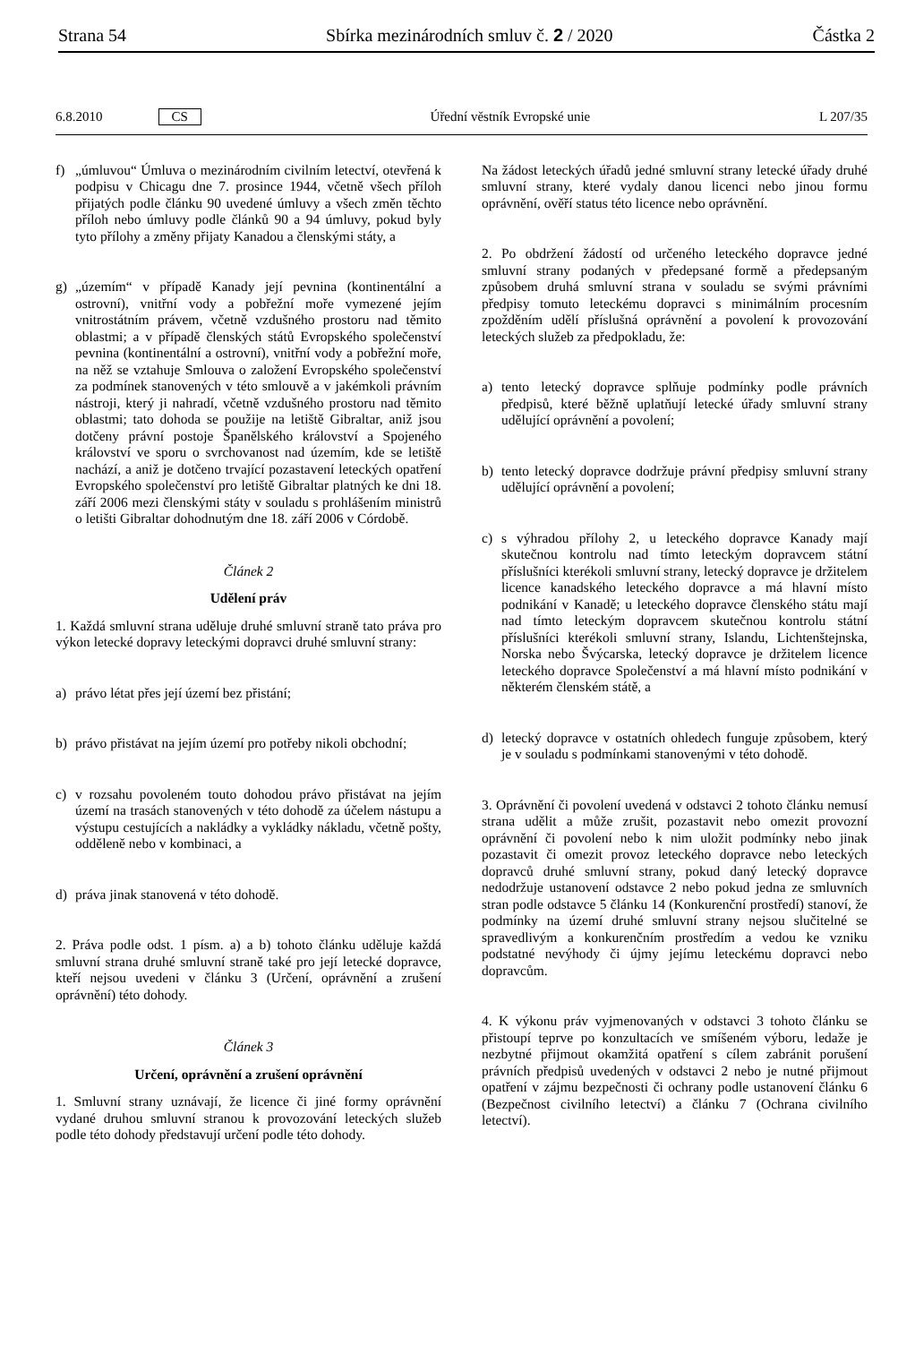Strana 54 Sbírka mezinárodních smluv č. 2 / 2020 Částka 2
6.8.2010 CS Úřední věstník Evropské unie L 207/35
f) „úmluvou“ Úmluva o mezinárodním civilním letectví, otevřená k podpisu v Chicagu dne 7. prosince 1944, včetně všech příloh přijatých podle článku 90 uvedené úmluvy a všech změn těchto příloh nebo úmluvy podle článků 90 a 94 úmluvy, pokud byly tyto přílohy a změny přijaty Kanadou a členskými státy, a
g) „územím“ v případě Kanady její pevnina (kontinentální a ostrovní), vnitřní vody a pobřežní moře vymezené jejím vnitrostátním právem, včetně vzdušného prostoru nad těmito oblastmi; a v případě členských států Evropského společenství pevnina (kontinentální a ostrovní), vnitřní vody a pobřežní moře, na něž se vztahuje Smlouva o založení Evropského společenství za podmínek stanovených v této smlouvě a v jakémkoli právním nástroji, který ji nahradí, včetně vzdušného prostoru nad těmito oblastmi; tato dohoda se použije na letiště Gibraltar, aniž jsou dotčeny právní postoje Španělského království a Spojeného království ve sporu o svrchovanost nad územím, kde se letiště nachází, a aniž je dotčeno trvající pozastavení leteckých opatření Evropského společenství pro letiště Gibraltar platných ke dni 18. září 2006 mezi členskými státy v souladu s prohlášením ministrů o letišti Gibraltar dohodnutým dne 18. září 2006 v Córdobě.
Článek 2
Udělení práv
1. Každá smluvní strana uděluje druhé smluvní straně tato práva pro výkon letecké dopravy leteckými dopravci druhé smluvní strany:
a) právo létat přes její území bez přistání;
b) právo přistávat na jejím území pro potřeby nikoli obchodní;
c) v rozsahu povoleném touto dohodou právo přistávat na jejím území na trasách stanovených v této dohodě za účelem nástupu a výstupu cestujících a nakládky a vykládky nákladu, včetně pošty, odděleně nebo v kombinaci, a
d) práva jinak stanovená v této dohodě.
2. Práva podle odst. 1 písm. a) a b) tohoto článku uděluje každá smluvní strana druhé smluvní straně také pro její letecké dopravce, kteří nejsou uvedeni v článku 3 (Určení, oprávnění a zrušení oprávnění) této dohody.
Článek 3
Určení, oprávnění a zrušení oprávnění
1. Smluvní strany uznávají, že licence či jiné formy oprávnění vydané druhou smluvní stranou k provozování leteckých služeb podle této dohody představují určení podle této dohody.
Na žádost leteckých úřadů jedné smluvní strany letecké úřady druhé smluvní strany, které vydaly danou licenci nebo jinou formu oprávnění, ověří status této licence nebo oprávnění.
2. Po obdržení žádostí od určeného leteckého dopravce jedné smluvní strany podaných v předepsané formě a předepsaným způsobem druhá smluvní strana v souladu se svými právními předpisy tomuto leteckému dopravci s minimálním procesním zpožděním udělí příslušná oprávnění a povolení k provozování leteckých služeb za předpokladu, že:
a) tento letecký dopravce splňuje podmínky podle právních předpisů, které běžně uplatňují letecké úřady smluvní strany udělující oprávnění a povolení;
b) tento letecký dopravce dodržuje právní předpisy smluvní strany udělující oprávnění a povolení;
c) s výhradou přílohy 2, u leteckého dopravce Kanady mají skutečnou kontrolu nad tímto leteckým dopravcem státní příslušníci kterékoli smluvní strany, letecký dopravce je držitelem licence kanadského leteckého dopravce a má hlavní místo podnikání v Kanadě; u leteckého dopravce členského státu mají nad tímto leteckým dopravcem skutečnou kontrolu státní příslušníci kterékoli smluvní strany, Islandu, Lichtenštejnska, Norska nebo Švýcarska, letecký dopravce je držitelem licence leteckého dopravce Společenství a má hlavní místo podnikání v některém členském státě, a
d) letecký dopravce v ostatních ohledech funguje způsobem, který je v souladu s podmínkami stanovenými v této dohodě.
3. Oprávnění či povolení uvedená v odstavci 2 tohoto článku nemusí strana udělit a může zrušit, pozastavit nebo omezit provozní oprávnění či povolení nebo k nim uložit podmínky nebo jinak pozastavit či omezit provoz leteckého dopravce nebo leteckých dopravců druhé smluvní strany, pokud daný letecký dopravce nedodržuje ustanovení odstavce 2 nebo pokud jedna ze smluvních stran podle odstavce 5 článku 14 (Konkurenční prostředí) stanoví, že podmínky na území druhé smluvní strany nejsou slučitelné se spravedlivým a konkurenčním prostředím a vedou ke vzniku podstatné nevýhody či újmy jejímu leteckému dopravci nebo dopravcům.
4. K výkonu práv vyjmenovaných v odstavci 3 tohoto článku se přistoupí teprve po konzultacích ve smíšeném výboru, ledaže je nezbytné přijmout okamžitá opatření s cílem zabránit porušení právních předpisů uvedených v odstavci 2 nebo je nutné přijmout opatření v zájmu bezpečnosti či ochrany podle ustanovení článku 6 (Bezpečnost civilního letectví) a článku 7 (Ochrana civilního letectví).